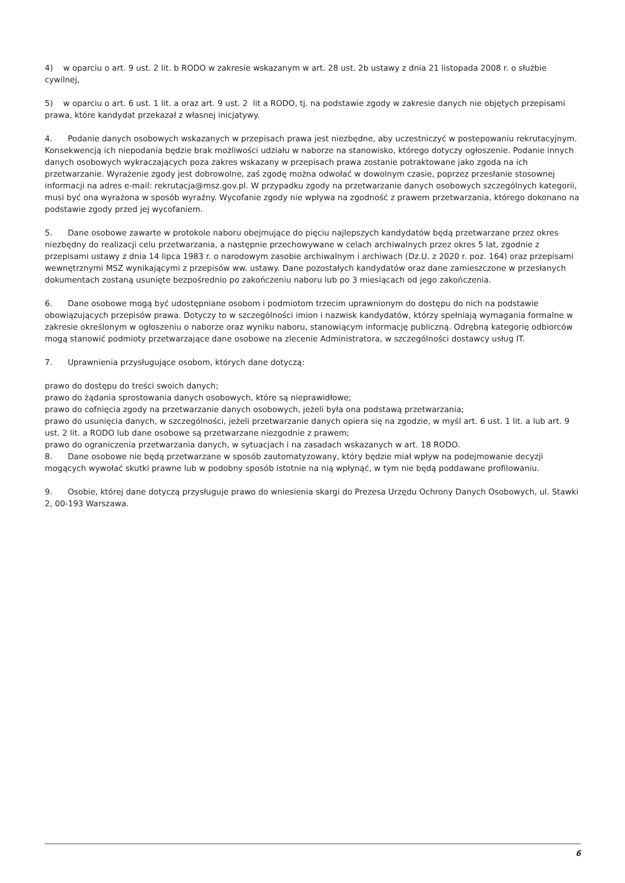4) w oparciu o art. 9 ust. 2 lit. b RODO w zakresie wskazanym w art. 28 ust. 2b ustawy z dnia 21 listopada 2008 r. o służbie cywilnej,
5) w oparciu o art. 6 ust. 1 lit. a oraz art. 9 ust. 2 lit a RODO, tj. na podstawie zgody w zakresie danych nie objętych przepisami prawa, które kandydat przekazał z własnej inicjatywy.
4. Podanie danych osobowych wskazanych w przepisach prawa jest niezbędne, aby uczestniczyć w postepowaniu rekrutacyjnym. Konsekwencją ich niepodania będzie brak możliwości udziału w naborze na stanowisko, którego dotyczy ogłoszenie. Podanie innych danych osobowych wykraczających poza zakres wskazany w przepisach prawa zostanie potraktowane jako zgoda na ich przetwarzanie. Wyrażenie zgody jest dobrowolne, zaś zgodę można odwołać w dowolnym czasie, poprzez przesłanie stosownej informacji na adres e-mail: rekrutacja@msz.gov.pl. W przypadku zgody na przetwarzanie danych osobowych szczególnych kategorii, musi być ona wyrażona w sposób wyraźny. Wycofanie zgody nie wpływa na zgodność z prawem przetwarzania, którego dokonano na podstawie zgody przed jej wycofaniem.
5. Dane osobowe zawarte w protokole naboru obejmujące do pięciu najlepszych kandydatów będą przetwarzane przez okres niezbędny do realizacji celu przetwarzania, a następnie przechowywane w celach archiwalnych przez okres 5 lat, zgodnie z przepisami ustawy z dnia 14 lipca 1983 r. o narodowym zasobie archiwalnym i archiwach (Dz.U. z 2020 r. poz. 164) oraz przepisami wewnętrznymi MSZ wynikającymi z przepisów ww. ustawy. Dane pozostałych kandydatów oraz dane zamieszczone w przesłanych dokumentach zostaną usunięte bezpośrednio po zakończeniu naboru lub po 3 miesiącach od jego zakończenia.
6. Dane osobowe mogą być udostępniane osobom i podmiotom trzecim uprawnionym do dostępu do nich na podstawie obowiązujących przepisów prawa. Dotyczy to w szczególności imion i nazwisk kandydatów, którzy spełniają wymagania formalne w zakresie określonym w ogłoszeniu o naborze oraz wyniku naboru, stanowiącym informację publiczną. Odrębną kategorię odbiorców mogą stanowić podmioty przetwarzające dane osobowe na zlecenie Administratora, w szczególności dostawcy usług IT.
7. Uprawnienia przysługujące osobom, których dane dotyczą:
prawo do dostępu do treści swoich danych;
prawo do żądania sprostowania danych osobowych, które są nieprawidłowe;
prawo do cofnięcia zgody na przetwarzanie danych osobowych, jeżeli była ona podstawą przetwarzania;
prawo do usunięcia danych, w szczególności, jeżeli przetwarzanie danych opiera się na zgodzie, w myśl art. 6 ust. 1 lit. a lub art. 9 ust. 2 lit. a RODO lub dane osobowe są przetwarzane niezgodnie z prawem;
prawo do ograniczenia przetwarzania danych, w sytuacjach i na zasadach wskazanych w art. 18 RODO.
8. Dane osobowe nie będą przetwarzane w sposób zautomatyzowany, który będzie miał wpływ na podejmowanie decyzji mogących wywołać skutki prawne lub w podobny sposób istotnie na nią wpłynąć, w tym nie będą poddawane profilowaniu.
9. Osobie, której dane dotyczą przysługuje prawo do wniesienia skargi do Prezesa Urzędu Ochrony Danych Osobowych, ul. Stawki 2, 00-193 Warszawa.
6